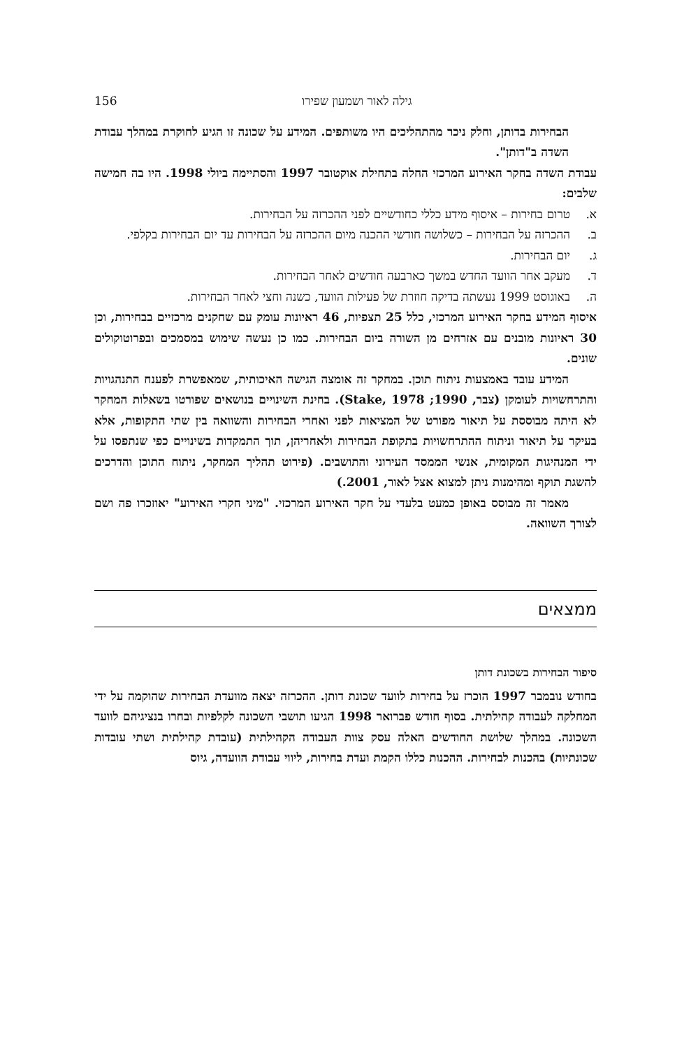גילה לאור ושמעון שפירו 156
הבחירות בדותן, וחלק ניכר מהתהליכים היו משותפים. המידע על שכונה זו הגיע לחוקרת במהלך עבודת השדה ב"דותן".
עבודת השדה בחקר האירוע המרכזי החלה בתחילת אוקטובר 1997 והסתיימה ביולי 1998. היו בה חמישה שלבים:
א. טרום בחירות – איסוף מידע כללי כחודשיים לפני ההכרזה על הבחירות.
ב. ההכרזה על הבחירות – כשלושה חודשי ההכנה מיום ההכרזה על הבחירות עד יום הבחירות בקלפי.
ג. יום הבחירות.
ד. מעקב אחר הוועד החדש במשך כארבעה חודשים לאחר הבחירות.
ה. באוגוסט 1999 נעשתה בדיקה חוזרת של פעילות הוועד, כשנה וחצי לאחר הבחירות.
איסוף המידע בחקר האירוע המרכזי, כלל 25 תצפיות, 46 ראיונות עומק עם שחקנים מרכזיים בבחירות, וכן 30 ראיונות מובנים עם אזרחים מן השורה ביום הבחירות. כמו כן נעשה שימוש במסמכים ובפרוטוקולים שונים.
המידע עובד באמצעות ניתוח תוכן. במחקר זה אומצה הגישה האיכותית, שמאפשרת לפענח התנהגויות והתרחשויות לעומקן (צבר, 1990; Stake, 1978). בחינת השינויים בנושאים שפורטו בשאלות המחקר לא היתה מבוססת על תיאור מפורט של המציאות לפני ואחרי הבחירות והשוואה בין שתי התקופות, אלא בעיקר על תיאור וניתוח ההתרחשויות בתקופת הבחירות ולאחריהן, תוך התמקדות בשינויים כפי שנתפסו על ידי המנהיגות המקומית, אנשי הממסד העירוני והתושבים. (פירוט תהליך המחקר, ניתוח התוכן והדרכים להשגת תוקף ומהימנות ניתן למצוא אצל לאור, 2001.)
מאמר זה מבוסס באופן כמעט בלעדי על חקר האירוע המרכזי. "מיני חקרי האירוע" יאוזכרו פה ושם לצורך השוואה.
ממצאים
סיפור הבחירות בשכונת דותן
בחודש נובמבר 1997 הוכרז על בחירות לוועד שכונת דותן. ההכרזה יצאה מוועדת הבחירות שהוקמה על ידי המחלקה לעבודה קהילתית. בסוף חודש פברואר 1998 הגיעו תושבי השכונה לקלפיות ובחרו בנציגיהם לוועד השכונה. במהלך שלושת החודשים האלה עסק צוות העבודה הקהילתית (עובדת קהילתית ושתי עובדות שכונתיות) בהכנות לבחירות. ההכנות כללו הקמת ועדת בחירות, ליווי עבודת הוועדה, גיוס